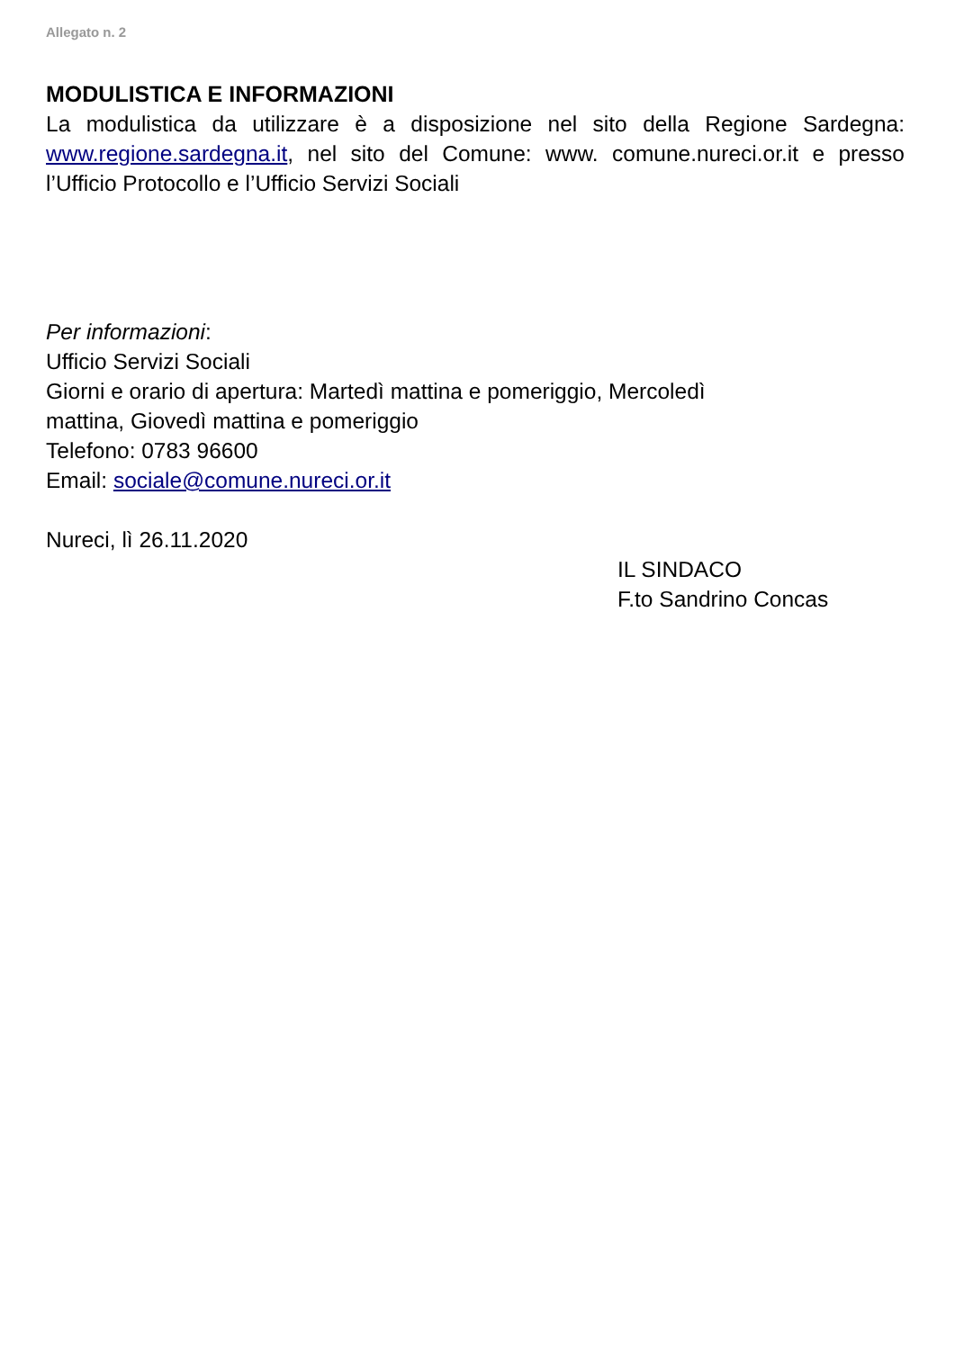Allegato n. 2
MODULISTICA E INFORMAZIONI
La modulistica da utilizzare è a disposizione nel sito della Regione Sardegna: www.regione.sardegna.it, nel sito del Comune: www. comune.nureci.or.it e presso l’Ufficio Protocollo e l’Ufficio Servizi Sociali
Per informazioni:
Ufficio Servizi Sociali
Giorni e orario di apertura: Martedì mattina e pomeriggio, Mercoledì
mattina, Giovedì mattina e pomeriggio
Telefono: 0783 96600
Email: sociale@comune.nureci.or.it
Nureci, lì 26.11.2020
IL SINDACO
F.to Sandrino Concas